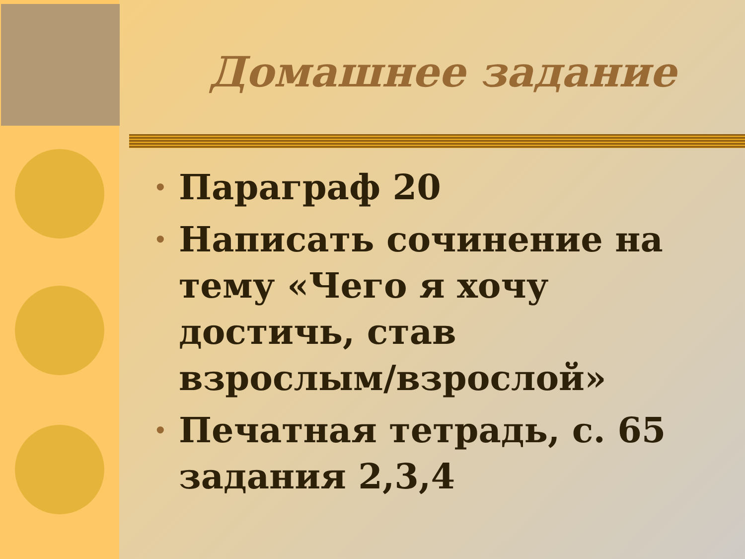Домашнее задание
• Параграф 20
• Написать сочинение на тему «Чего я хочу достичь, став взрослым/взрослой»
• Печатная тетрадь, с. 65 задания 2,3,4